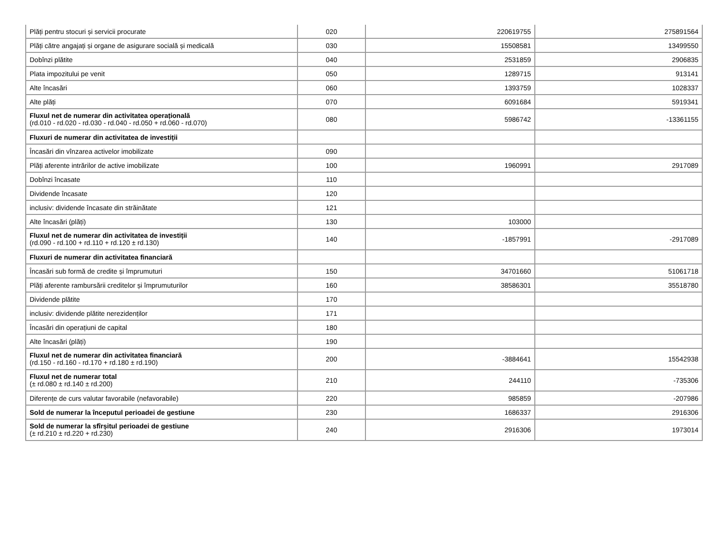| Plăți pentru stocuri și servicii procurate | 020 | 220619755 | 275891564 |
| Plăți către angajați și organe de asigurare socială și medicală | 030 | 15508581 | 13499550 |
| Dobînzi plătite | 040 | 2531859 | 2906835 |
| Plata impozitului pe venit | 050 | 1289715 | 913141 |
| Alte încasări | 060 | 1393759 | 1028337 |
| Alte plăți | 070 | 6091684 | 5919341 |
| Fluxul net de numerar din activitatea operațională (rd.010 - rd.020 - rd.030 - rd.040 - rd.050 + rd.060 - rd.070) | 080 | 5986742 | -13361155 |
| Fluxuri de numerar din activitatea de investiții | | | |
| Încasări din vînzarea activelor imobilizate | 090 | | |
| Plăți aferente intrărilor de active imobilizate | 100 | 1960991 | 2917089 |
| Dobînzi încasate | 110 | | |
| Dividende încasate | 120 | | |
| inclusiv: dividende încasate din străinătate | 121 | | |
| Alte încasări (plăți) | 130 | 103000 | |
| Fluxul net de numerar din activitatea de investiții (rd.090 - rd.100 + rd.110 + rd.120 ± rd.130) | 140 | -1857991 | -2917089 |
| Fluxuri de numerar din activitatea financiară | | | |
| Încasări sub formă de credite și împrumuturi | 150 | 34701660 | 51061718 |
| Plăți aferente rambursării creditelor și împrumuturilor | 160 | 38586301 | 35518780 |
| Dividende plătite | 170 | | |
| inclusiv: dividende plătite nerezidenților | 171 | | |
| Încasări din operațiuni de capital | 180 | | |
| Alte încasări (plăți) | 190 | | |
| Fluxul net de numerar din activitatea financiară (rd.150 - rd.160 - rd.170 + rd.180 ± rd.190) | 200 | -3884641 | 15542938 |
| Fluxul net de numerar total (± rd.080 ± rd.140 ± rd.200) | 210 | 244110 | -735306 |
| Diferențe de curs valutar favorabile (nefavorabile) | 220 | 985859 | -207986 |
| Sold de numerar la începutul perioadei de gestiune | 230 | 1686337 | 2916306 |
| Sold de numerar la sfîrșitul perioadei de gestiune (± rd.210 ± rd.220 + rd.230) | 240 | 2916306 | 1973014 |